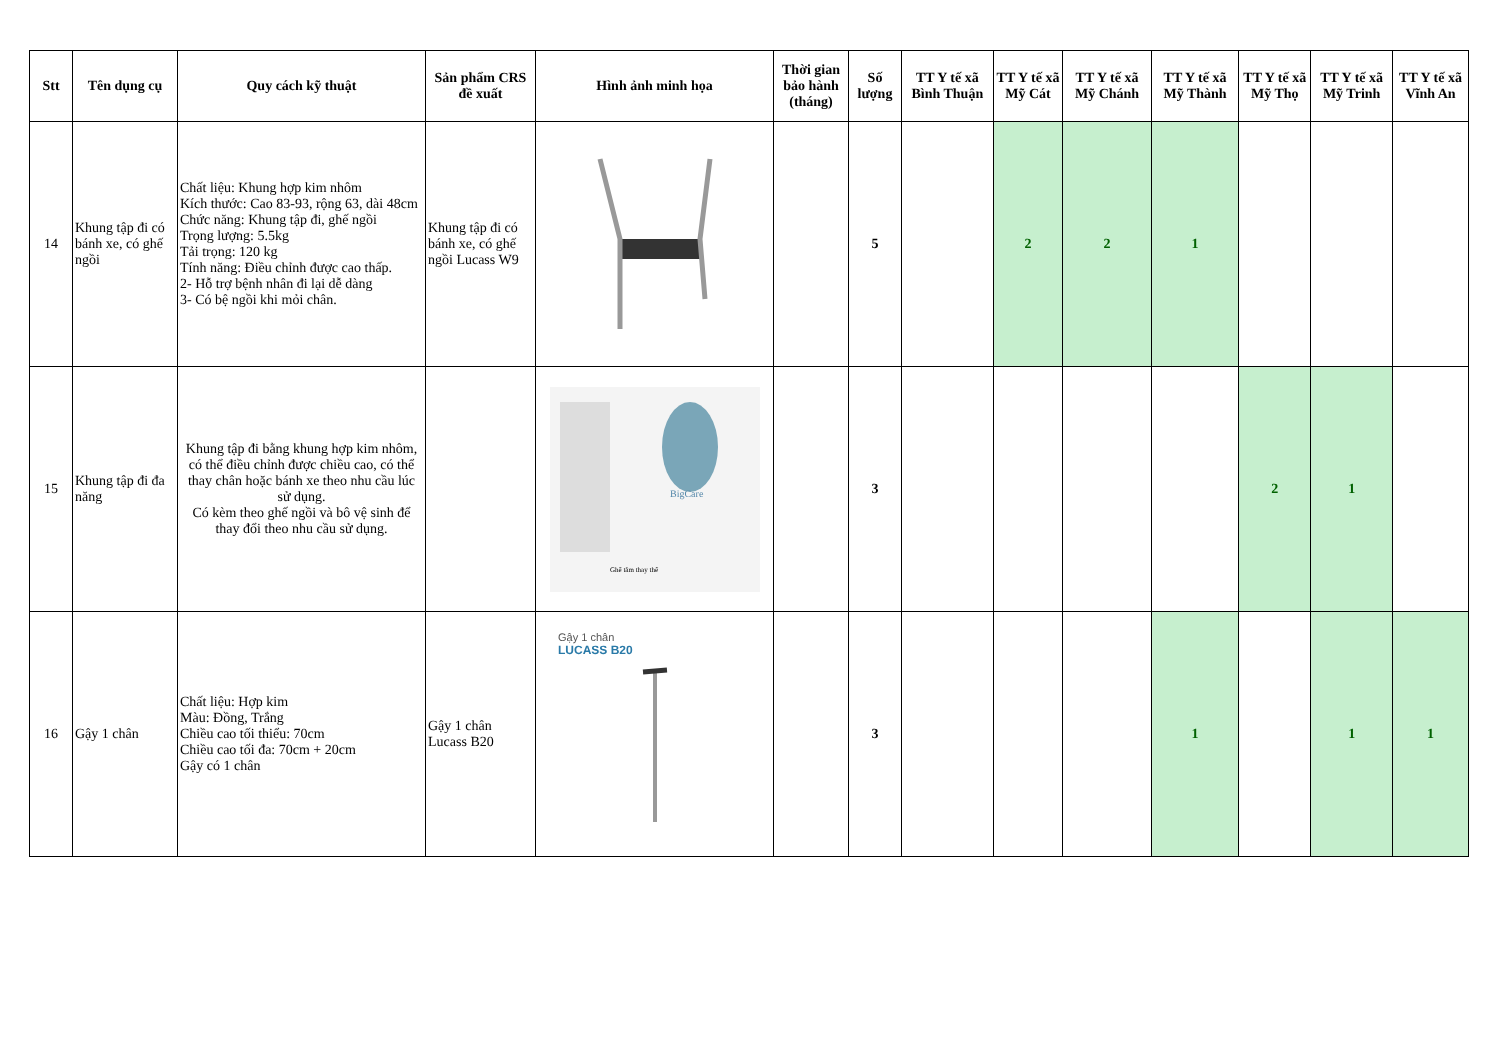| Stt | Tên dụng cụ | Quy cách kỹ thuật | Sản phẩm CRS đề xuất | Hình ảnh minh họa | Thời gian bảo hành (tháng) | Số lượng | TT Y tế xã Bình Thuận | TT Y tế xã Mỹ Cát | TT Y tế xã Mỹ Chánh | TT Y tế xã Mỹ Thành | TT Y tế xã Mỹ Thọ | TT Y tế xã Mỹ Trinh | TT Y tế xã Vĩnh An |
| --- | --- | --- | --- | --- | --- | --- | --- | --- | --- | --- | --- | --- | --- |
| 14 | Khung tập đi có bánh xe, có ghế ngồi | Chất liệu: Khung hợp kim nhôm Kích thước: Cao 83-93, rộng 63, dài 48cm Chức năng: Khung tập đi, ghế ngồi Trọng lượng: 5.5kg Tải trọng: 120 kg Tính năng: Điều chỉnh được cao thấp. 2- Hỗ trợ bệnh nhân đi lại dễ dàng 3- Có bệ ngồi khi mỏi chân. | Khung tập đi có bánh xe, có ghế ngồi Lucass W9 | | | 5 | | 2 | 2 | 1 | | | |
| 15 | Khung tập đi đa năng | Khung tập đi bằng khung hợp kim nhôm, có thể điều chỉnh được chiều cao, có thể thay chân hoặc bánh xe theo nhu cầu lúc sử dụng. Có kèm theo ghế ngồi và bô vệ sinh để thay đổi theo nhu cầu sử dụng. | | BigCare Ghế tắm thay thế | | 3 | | | | | 2 | 1 | |
| 16 | Gậy 1 chân | Chất liệu: Hợp kim Màu: Đồng, Trắng Chiều cao tối thiểu: 70cm Chiều cao tối đa: 70cm + 20cm Gậy có 1 chân | Gậy 1 chân Lucass B20 | Gậy 1 chân LUCASS B20 | | 3 | | | | 1 | | 1 | 1 |